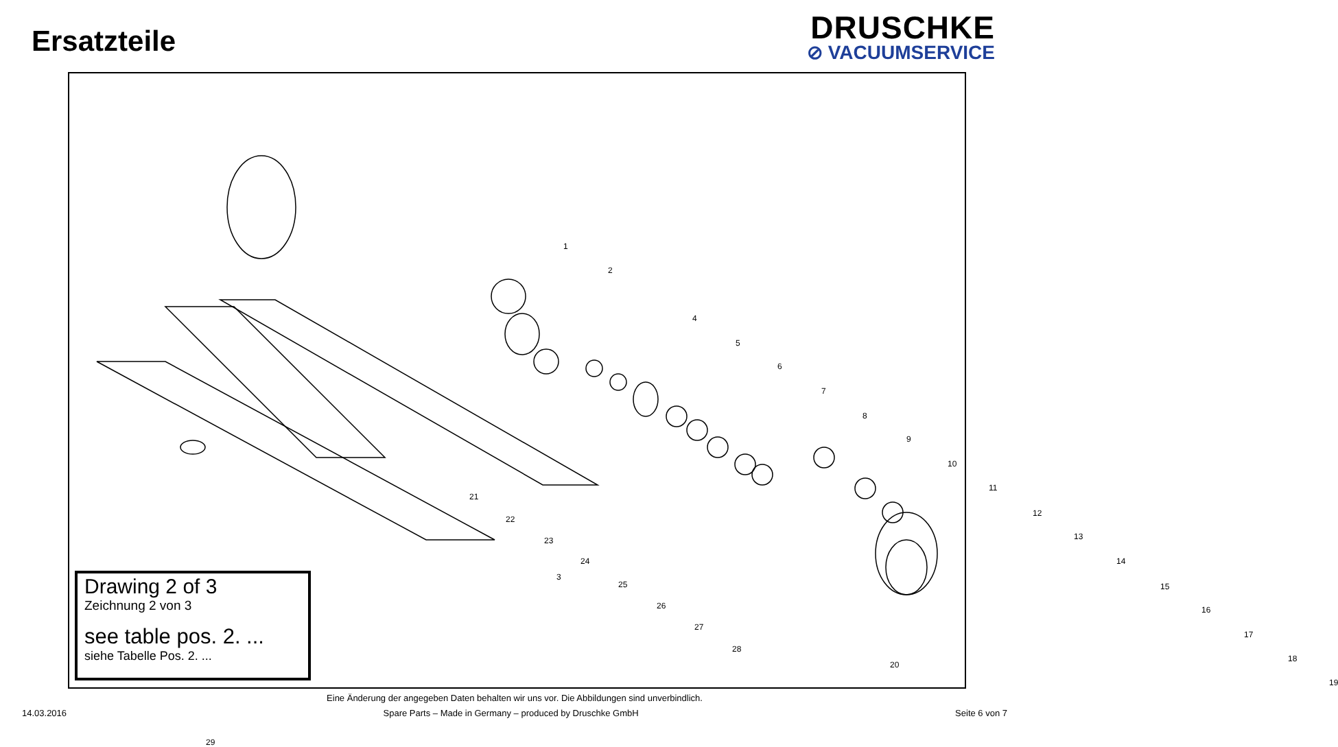Ersatzteile
DRUSCHKE
⊘ VACUUMSERVICE
1
2
3
4
5
6
7
8
9
10
11
12
13
14
15
16
17
18
19
20
29
21
22
23
24
25
26
27
28
Drawing 2 of 3
Zeichnung 2 von 3
see table pos. 2. ...
siehe Tabelle Pos. 2. ...
Eine Änderung der angegeben Daten behalten wir uns vor. Die Abbildungen sind unverbindlich.
14.03.2016 Spare Parts – Made in Germany – produced by Druschke GmbH Seite 6 von 7